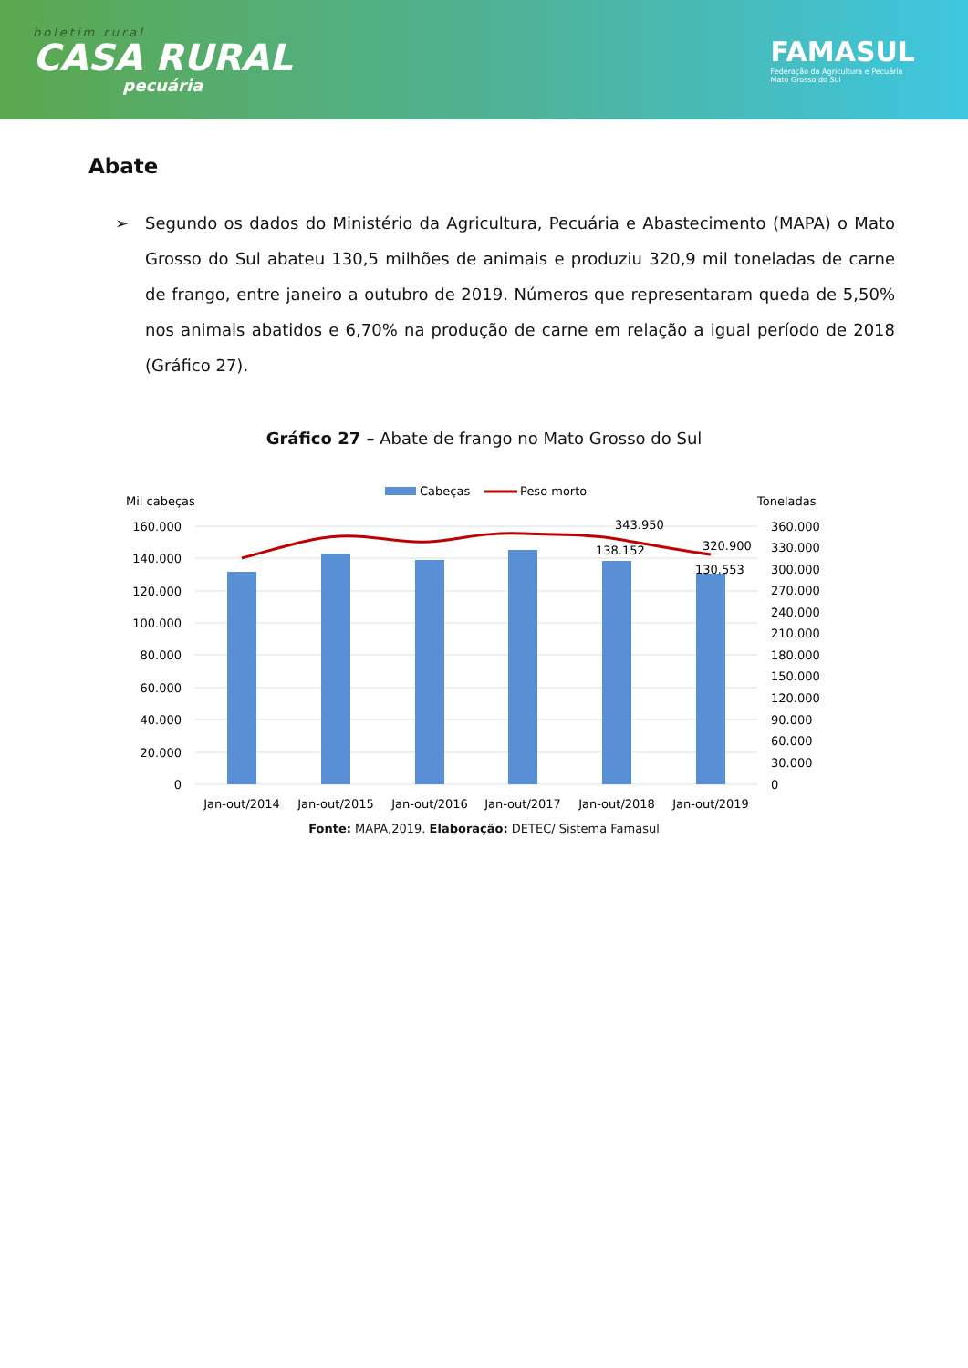boletim rural
CASA RURAL
pecuária
FAMASUL
Federação da Agricultura e Pecuária
Mato Grosso do Sul
Abate
➢ Segundo os dados do Ministério da Agricultura, Pecuária e Abastecimento (MAPA) o Mato Grosso do Sul abateu 130,5 milhões de animais e produziu 320,9 mil toneladas de carne de frango, entre janeiro a outubro de 2019. Números que representaram queda de 5,50% nos animais abatidos e 6,70% na produção de carne em relação a igual período de 2018 (Gráfico 27).
Gráfico 27 – Abate de frango no Mato Grosso do Sul
Cabeças
Peso morto
Mil cabeças
Toneladas
160.000
140.000
120.000
100.000
80.000
60.000
40.000
20.000
0
360.000
330.000
300.000
270.000
240.000
210.000
180.000
150.000
120.000
90.000
60.000
30.000
0
343.950
138.152
320.900
130.553
Jan-out/2014
Jan-out/2015
Jan-out/2016
Jan-out/2017
Jan-out/2018
Jan-out/2019
Fonte: MAPA,2019. Elaboração: DETEC/ Sistema Famasul